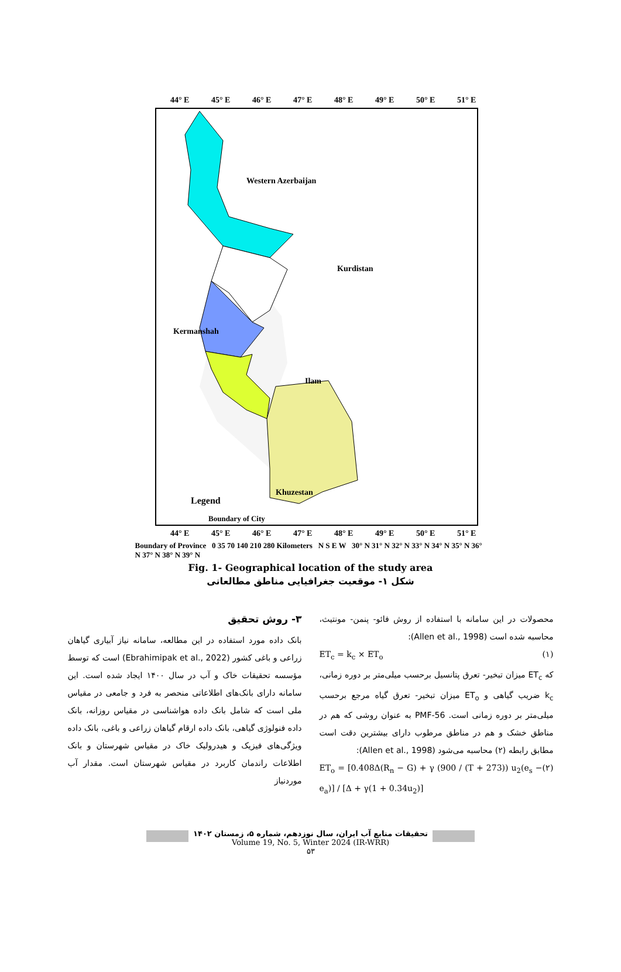44° E
45° E
46° E
47° E
48° E
49° E
50° E
51° E
44° E
45° E
46° E
47° E
48° E
49° E
50° E
51° E
Western Azerbaijan
Kurdistan
Kermanshah
Ilam
Khuzestan
Legend
Boundary of City
Boundary of Province 0 35 70 140 210 280 Kilometers N S E W 30° N 31° N 32° N 33° N 34° N 35° N 36° N 37° N 38° N 39° N
Fig. 1- Geographical location of the study area
شکل ۱- موقعیت جغرافیایی مناطق مطالعاتی
۳- روش تحقیق
بانک داده مورد استفاده در این مطالعه، سامانه نیاز آبیاری گیاهان زراعی و باغی کشور (Ebrahimipak et al., 2022) است که توسط مؤسسه تحقیقات خاک و آب در سال ۱۴۰۰ ایجاد شده است. این سامانه دارای بانک‌های اطلاعاتی منحصر به فرد و جامعی در مقیاس ملی است که شامل بانک داده هواشناسی در مقیاس روزانه، بانک داده فنولوژی گیاهی، بانک داده ارقام گیاهان زراعی و باغی، بانک داده ویژگی‌های فیزیک و هیدرولیک خاک در مقیاس شهرستان و بانک اطلاعات راندمان کاربرد در مقیاس شهرستان است. مقدار آب موردنیاز
محصولات در این سامانه با استفاده از روش فائو- پنمن- مونتیث، محاسبه شده است (Allen et al., 1998):
ET<sub>c</sub> = k<sub>c</sub> × ET<sub>o</sub> (۱)
که ET<sub>c</sub> میزان تبخیر- تعرق پتانسیل برحسب میلی‌متر بر دوره زمانی، k<sub>c</sub> ضریب گیاهی و ET<sub>o</sub> میزان تبخیر- تعرق گیاه مرجع برحسب میلی‌متر بر دوره زمانی است. PMF-56 به عنوان روشی که هم در مناطق خشک و هم در مناطق مرطوب دارای بیشترین دقت است مطابق رابطه (۲) محاسبه می‌شود (Allen et al., 1998):
ET<sub>o</sub> = [0.408Δ(R<sub>n</sub> − G) + γ (900 / (T + 273)) u<sub>2</sub>(e<sub>s</sub> − e<sub>a</sub>)] / [Δ + γ(1 + 0.34u<sub>2</sub>)] (۲)
تحقیقات منابع آب ایران، سال نوزدهم، شماره ۵، زمستان ۱۴۰۲
Volume 19, No. 5, Winter 2024 (IR-WRR)
۵۳